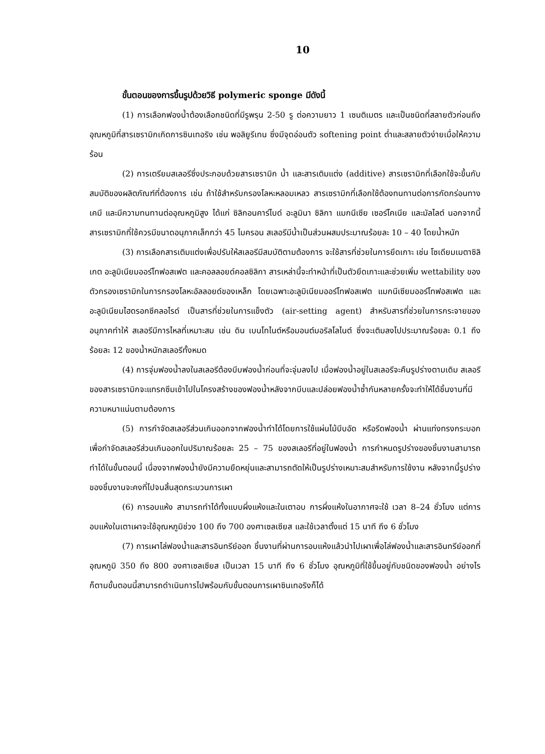10
ขั้นตอนของการขึ้นรูปด้วยวิธี polymeric sponge มีดังนี้
(1) การเลือกฟองน้ำต้องเลือกชนิดที่มีรูพรุน 2-50 รู ต่อความยาว 1 เซนติเมตร และเป็นชนิดที่สลายตัวก่อนถึงอุณหภูมิที่สารเซรามิกเกิดการซินเทอริง เช่น พอลิยูรีเทน ซึ่งมีจุดอ่อนตัว softening point ต่ำและสลายตัวง่ายเมื่อให้ความร้อน
(2) การเตรียมสเลอรีซึ่งประกอบด้วยสารเซรามิก น้ำ และสารเติมแต่ง (additive) สารเซรามิกที่เลือกใช้จะขึ้นกับสมบัติของผลิตภัณฑ์ที่ต้องการ เช่น ถ้าใช้สำหรับกรองโลหะหลอมเหลว สารเซรามิกที่เลือกใช้ต้องทนทานต่อการกัดกร่อนทางเคมี และมีความทนทานต่ออุณหภูมิสูง ได้แก่ ซิลิกอนคาร์ไบด์ อะลูมินา ซิลิกา แมกนีเซีย เซอร์โคเนีย และมัลไลต์ นอกจากนี้สารเซรามิกที่ใช้ควรมีขนาดอนุภาคเล็กกว่า 45 ไมครอน สเลอรีมีน้ำเป็นส่วนผสมประมาณร้อยละ 10 – 40 โดยน้ำหนัก
(3) การเลือกสารเติมแต่งเพื่อปรับให้สเลอรีมีสมบัติตามต้องการ จะใช้สารที่ช่วยในการยึดเกาะ เช่น โซเดียมเมตาซิลิเกต อะลูมิเนียมออร์โทฟอสเฟต และคอลลอยด์คอลซิลิกา สารเหล่านี้จะทำหน้าที่เป็นตัวยึดเกาะและช่วยเพิ่ม wettability ของตัวกรองเซรามิกในการกรองโลหะอัลลอยด์ของเหล็ก โดยเฉพาะอะลูมิเนียมออร์โทฟอสเฟต แมกนีเซียมออร์โทฟอสเฟต และอะลูมิเนียมไฮดรอกซีคลอไรด์ เป็นสารที่ช่วยในการแข็งตัว (air-setting agent) สำหรับสารที่ช่วยในการกระจายของอนุภาคทำให้ สเลอรีมีการไหลที่เหมาะสม เช่น ดิน เบนโทไนต์หรือมอนต์มอริลโลไนต์ ซึ่งจะเติมลงไปประมาณร้อยละ 0.1 ถึงร้อยละ 12 ของน้ำหนักสเลอรีทั้งหมด
(4) การจุ่มฟองน้ำลงในสเลอรีต้องบีบฟองน้ำก่อนที่จะจุ่มลงไป เมื่อฟองน้ำอยู่ในสเลอรีจะคืนรูปร่างตามเดิม สเลอรีของสารเซรามิกจะแทรกซึมเข้าไปในโครงสร้างของฟองน้ำหลังจากบีบและปล่อยฟองน้ำซ้ำกันหลายครั้งจะทำให้ได้ชิ้นงานที่มีความหนาแน่นตามต้องการ
(5) การกำจัดสเลอรีส่วนเกินออกจากฟองน้ำทำได้โดยการใช้แผ่นไม้บีบอัด หรือรีดฟองน้ำ ผ่านแท่งทรงกระบอก เพื่อกำจัดสเลอรีส่วนเกินออกในปริมาณร้อยละ 25 – 75 ของสเลอรีที่อยู่ในฟองน้ำ การกำหนดรูปร่างของชิ้นงานสามารถทำได้ในขั้นตอนนี้ เนื่องจากฟองน้ำยังมีความยืดหยุ่นและสามารถตัดให้เป็นรูปร่างเหมาะสมสำหรับการใช้งาน หลังจากนี้รูปร่างของชิ้นงานจะคงที่ไปจนสิ้นสุดกระบวนการเผา
(6) การอบแห้ง สามารถทำได้ทั้งแบบผึ่งแห้งและในเตาอบ การผึ่งแห้งในอากาศจะใช้ เวลา 8–24 ชั่วโมง แต่การอบแห้งในเตาเผาจะใช้อุณหภูมิช่วง 100 ถึง 700 องศาเซลเซียส และใช้เวลาตั้งแต่ 15 นาที ถึง 6 ชั่วโมง
(7) การเผาไล่ฟองน้ำและสารอินทรีย์ออก ชิ้นงานที่ผ่านการอบแห้งแล้วนำไปเผาเพื่อไล่ฟองน้ำและสารอินทรีย์ออกที่อุณหภูมิ 350 ถึง 800 องศาเซลเซียส เป็นเวลา 15 นาที ถึง 6 ชั่วโมง อุณหภูมิที่ใช้ขึ้นอยู่กับชนิดของฟองน้ำ อย่างไรก็ตามขั้นตอนนี้สามารถดำเนินการไปพร้อมกับขั้นตอนการเผาซินเทอริงก็ได้